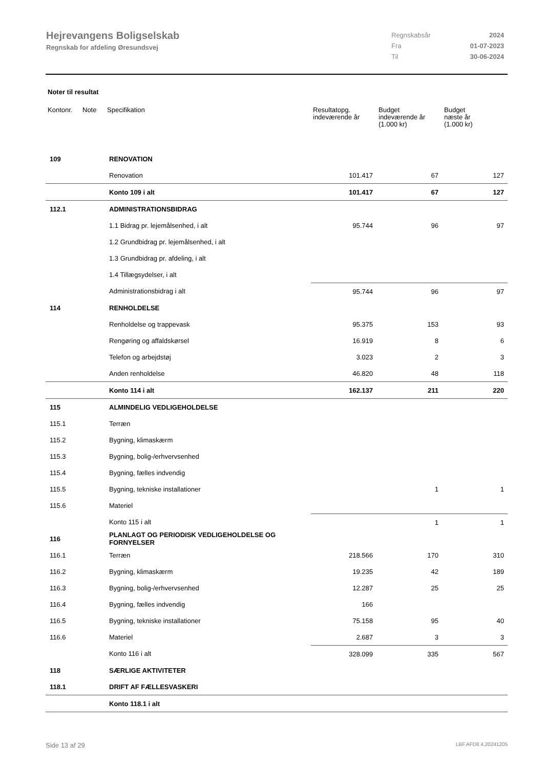Hejrevangens Boligselskab
Regnskab for afdeling Øresundsvej
| Regnskabsår | 2024 |
| Fra | 01-07-2023 |
| Til | 30-06-2024 |
Noter til resultat
| Kontonr. | Note | Specifikation | Resultatopg. indeværende år | Budget indeværende år (1.000 kr) | Budget næste år (1.000 kr) |
| --- | --- | --- | --- | --- | --- |
| 109 | | RENOVATION | | | |
| | | Renovation | 101.417 | 67 | 127 |
| | | Konto 109 i alt | 101.417 | 67 | 127 |
| 112.1 | | ADMINISTRATIONSBIDRAG | | | |
| | | 1.1 Bidrag pr. lejemålsenhed, i alt | 95.744 | 96 | 97 |
| | | 1.2 Grundbidrag pr. lejemålsenhed, i alt | | | |
| | | 1.3 Grundbidrag pr. afdeling, i alt | | | |
| | | 1.4 Tillægsydelser, i alt | | | |
| | | Administrationsbidrag i alt | 95.744 | 96 | 97 |
| 114 | | RENHOLDELSE | | | |
| | | Renholdelse og trappevask | 95.375 | 153 | 93 |
| | | Rengøring og affaldskørsel | 16.919 | 8 | 6 |
| | | Telefon og arbejdstøj | 3.023 | 2 | 3 |
| | | Anden renholdelse | 46.820 | 48 | 118 |
| | | Konto 114 i alt | 162.137 | 211 | 220 |
| 115 | | ALMINDELIG VEDLIGEHOLDELSE | | | |
| 115.1 | | Terræn | | | |
| 115.2 | | Bygning, klimaskærm | | | |
| 115.3 | | Bygning, bolig-/erhvervsenhed | | | |
| 115.4 | | Bygning, fælles indvendig | | | |
| 115.5 | | Bygning, tekniske installationer | | 1 | 1 |
| 115.6 | | Materiel | | | |
| | | Konto 115 i alt | | 1 | 1 |
| 116 | | PLANLAGT OG PERIODISK VEDLIGEHOLDELSE OG FORNYELSER | | | |
| 116.1 | | Terræn | 218.566 | 170 | 310 |
| 116.2 | | Bygning, klimaskærm | 19.235 | 42 | 189 |
| 116.3 | | Bygning, bolig-/erhvervsenhed | 12.287 | 25 | 25 |
| 116.4 | | Bygning, fælles indvendig | 166 | | |
| 116.5 | | Bygning, tekniske installationer | 75.158 | 95 | 40 |
| 116.6 | | Materiel | 2.687 | 3 | 3 |
| | | Konto 116 i alt | 328.099 | 335 | 567 |
| 118 | | SÆRLIGE AKTIVITETER | | | |
| 118.1 | | DRIFT AF FÆLLESVASKERI | | | |
| | | Konto 118.1 i alt | | | |
Side 13 af 29 LBF.AFD8.4.20241205